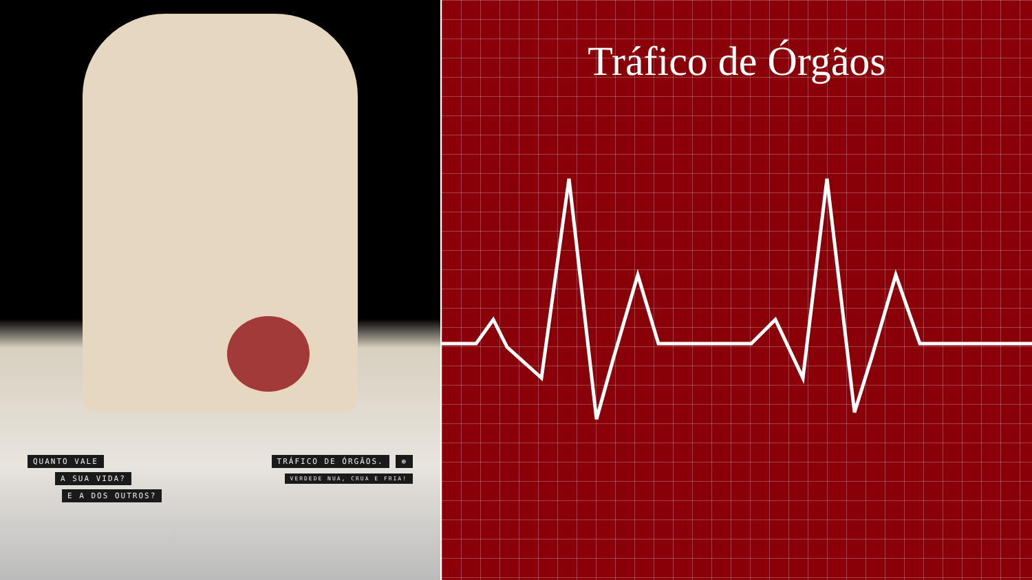QUANTO VALE
A SUA VIDA?
E A DOS OUTROS?
TRÁFICO DE ÓRGÃOS. ⊕
VERDEDE NUA, CRUA E FRIA!
Tráfico de Órgãos